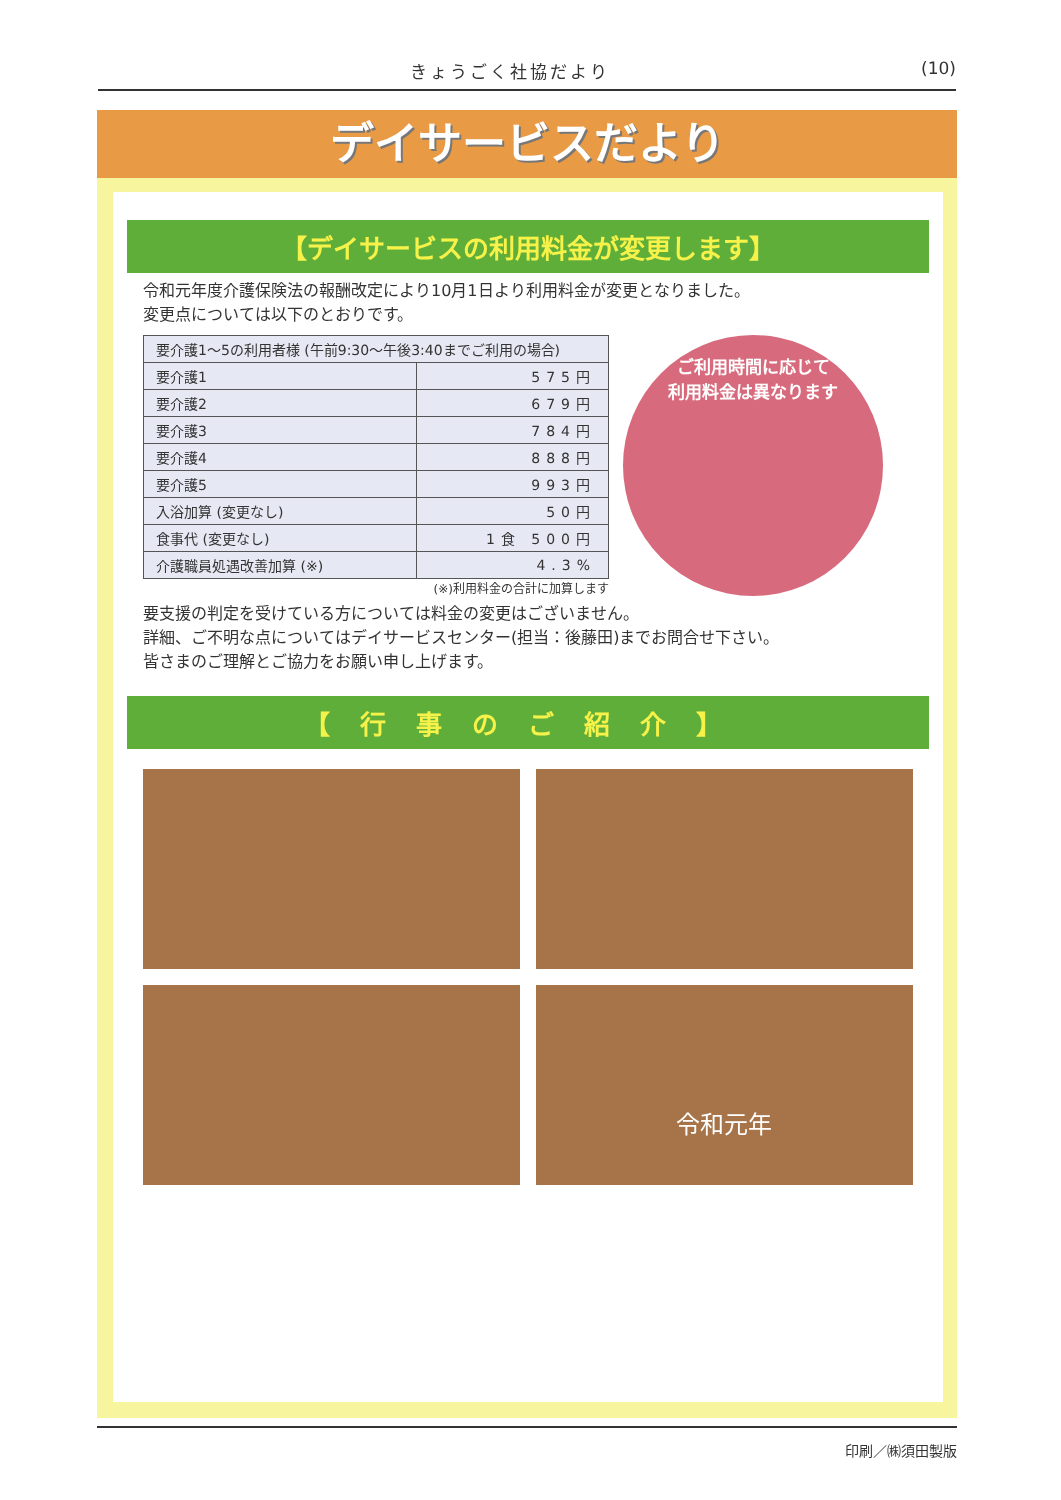きょうごく社協だより (10)
デイサービスだより
【デイサービスの利用料金が変更します】
令和元年度介護保険法の報酬改定により10月1日より利用料金が変更となりました。
変更点については以下のとおりです。
| 要介護1～5の利用者様 (午前9:30～午後3:40までご利用の場合) | |
| --- | --- |
| 要介護1 | 575円 |
| 要介護2 | 679円 |
| 要介護3 | 784円 |
| 要介護4 | 888円 |
| 要介護5 | 993円 |
| 入浴加算 (変更なし) | 50円 |
| 食事代 (変更なし) | 1食 500円 |
| 介護職員処遇改善加算 (※) | 4.3% |
(※)利用料金の合計に加算します
ご利用時間に応じて
利用料金は異なります
要支援の判定を受けている方については料金の変更はございません。
詳細、ご不明な点についてはデイサービスセンター(担当：後藤田)までお問合せ下さい。
皆さまのご理解とご協力をお願い申し上げます。
【行事のご紹介】
令和元年
印刷／㈱須田製版